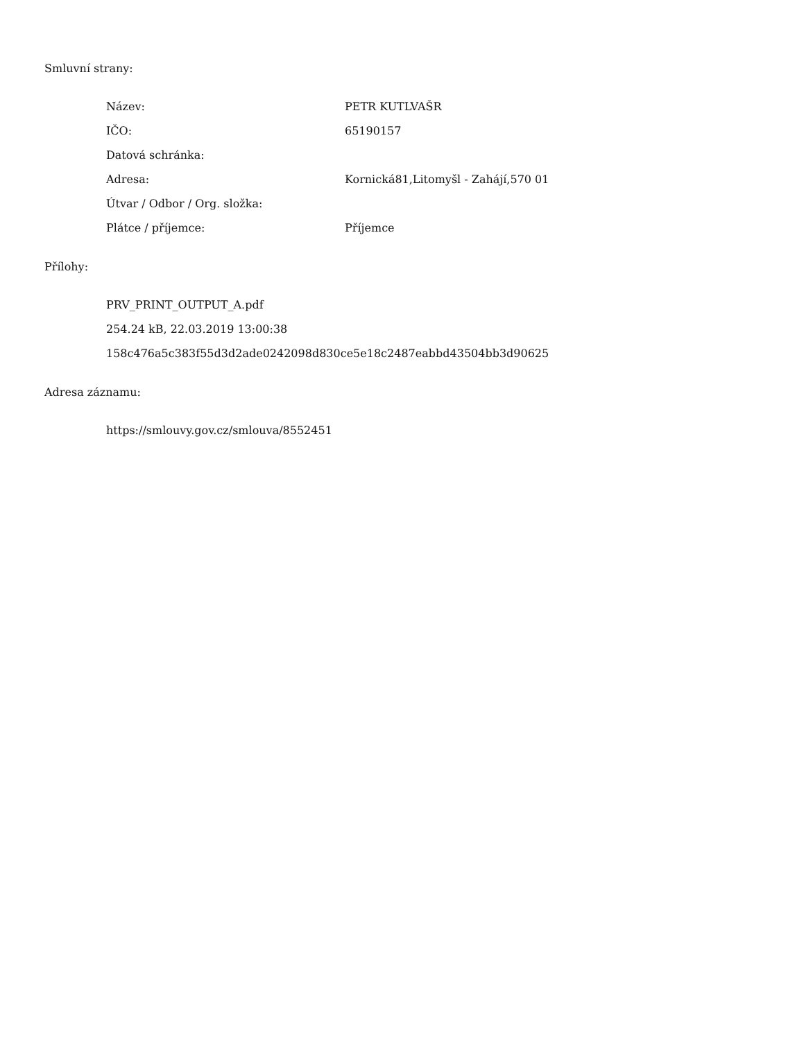Smluvní strany:
| Název: | PETR KUTLVAŠR |
| IČO: | 65190157 |
| Datová schránka: | |
| Adresa: | Kornická81,Litomyšl - Zahájí,570 01 |
| Útvar / Odbor / Org. složka: | |
| Plátce / příjemce: | Příjemce |
Přílohy:
PRV_PRINT_OUTPUT_A.pdf
254.24 kB, 22.03.2019 13:00:38
158c476a5c383f55d3d2ade0242098d830ce5e18c2487eabbd43504bb3d90625
Adresa záznamu:
https://smlouvy.gov.cz/smlouva/8552451